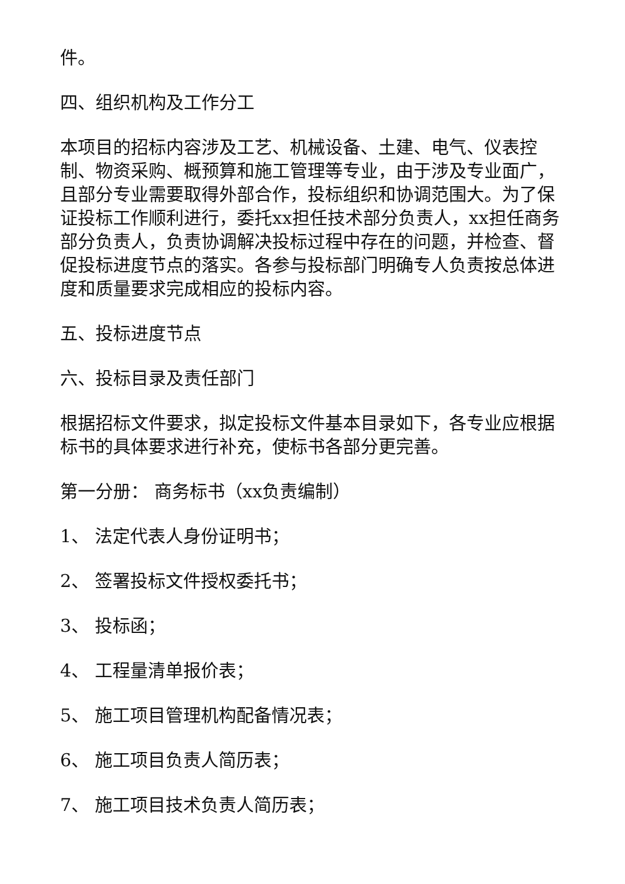件。
四、组织机构及工作分工
本项目的招标内容涉及工艺、机械设备、土建、电气、仪表控制、物资采购、概预算和施工管理等专业，由于涉及专业面广，且部分专业需要取得外部合作，投标组织和协调范围大。为了保证投标工作顺利进行，委托xx担任技术部分负责人，xx担任商务部分负责人，负责协调解决投标过程中存在的问题，并检查、督促投标进度节点的落实。各参与投标部门明确专人负责按总体进度和质量要求完成相应的投标内容。
五、投标进度节点
六、投标目录及责任部门
根据招标文件要求，拟定投标文件基本目录如下，各专业应根据标书的具体要求进行补充，使标书各部分更完善。
第一分册： 商务标书（xx负责编制）
1、 法定代表人身份证明书；
2、 签署投标文件授权委托书；
3、 投标函；
4、 工程量清单报价表；
5、 施工项目管理机构配备情况表；
6、 施工项目负责人简历表；
7、 施工项目技术负责人简历表；